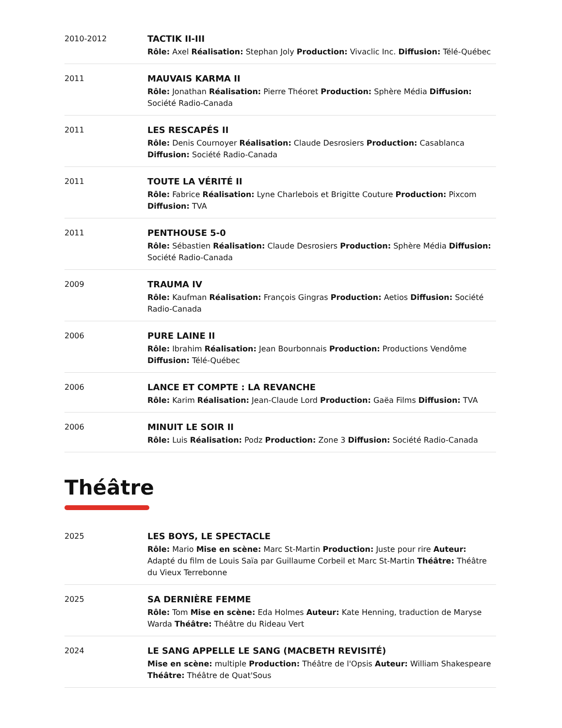2010-2012
TACTIK II-III
Rôle: Axel Réalisation: Stephan Joly Production: Vivaclic Inc. Diffusion: Télé-Québec
2011
MAUVAIS KARMA II
Rôle: Jonathan Réalisation: Pierre Théoret Production: Sphère Média Diffusion: Société Radio-Canada
2011
LES RESCAPÉS II
Rôle: Denis Cournoyer Réalisation: Claude Desrosiers Production: Casablanca Diffusion: Société Radio-Canada
2011
TOUTE LA VÉRITÉ II
Rôle: Fabrice Réalisation: Lyne Charlebois et Brigitte Couture Production: Pixcom Diffusion: TVA
2011
PENTHOUSE 5-0
Rôle: Sébastien Réalisation: Claude Desrosiers Production: Sphère Média Diffusion: Société Radio-Canada
2009
TRAUMA IV
Rôle: Kaufman Réalisation: François Gingras Production: Aetios Diffusion: Société Radio-Canada
2006
PURE LAINE II
Rôle: Ibrahim Réalisation: Jean Bourbonnais Production: Productions Vendôme Diffusion: Télé-Québec
2006
LANCE ET COMPTE : LA REVANCHE
Rôle: Karim Réalisation: Jean-Claude Lord Production: Gaëa Films Diffusion: TVA
2006
MINUIT LE SOIR II
Rôle: Luis Réalisation: Podz Production: Zone 3 Diffusion: Société Radio-Canada
Théâtre
2025
LES BOYS, LE SPECTACLE
Rôle: Mario Mise en scène: Marc St-Martin Production: Juste pour rire Auteur: Adapté du film de Louis Saïa par Guillaume Corbeil et Marc St-Martin Théâtre: Théâtre du Vieux Terrebonne
2025
SA DERNIÈRE FEMME
Rôle: Tom Mise en scène: Eda Holmes Auteur: Kate Henning, traduction de Maryse Warda Théâtre: Théâtre du Rideau Vert
2024
LE SANG APPELLE LE SANG (MACBETH REVISITÉ)
Mise en scène: multiple Production: Théâtre de l'Opsis Auteur: William Shakespeare Théâtre: Théâtre de Quat'Sous